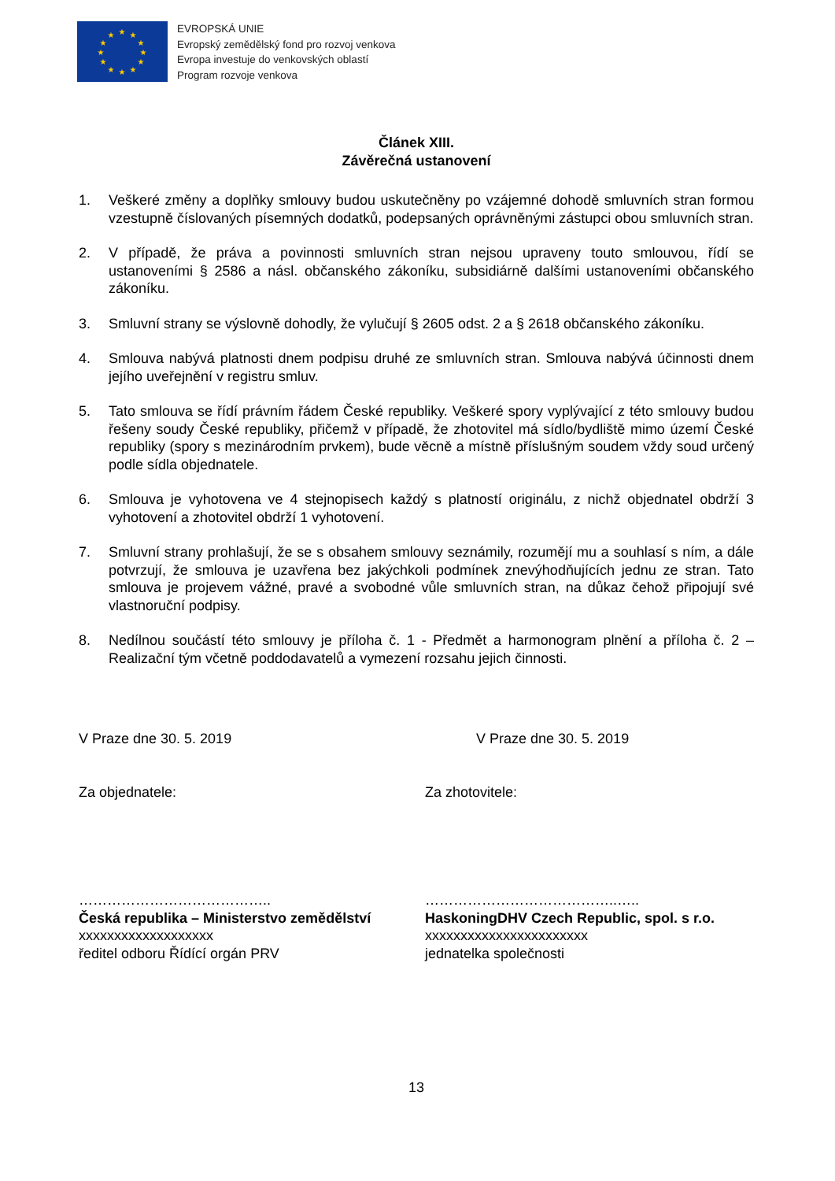★
★
★
★
★
★
★
★
★
★
★
★
EVROPSKÁ UNIE
Evropský zemědělský fond pro rozvoj venkova
Evropa investuje do venkovských oblastí
Program rozvoje venkova
Článek XIII.
Závěrečná ustanovení
1. Veškeré změny a doplňky smlouvy budou uskutečněny po vzájemné dohodě smluvních stran formou vzestupně číslovaných písemných dodatků, podepsaných oprávněnými zástupci obou smluvních stran.
2. V případě, že práva a povinnosti smluvních stran nejsou upraveny touto smlouvou, řídí se ustanoveními § 2586 a násl. občanského zákoníku, subsidiárně dalšími ustanoveními občanského zákoníku.
3. Smluvní strany se výslovně dohodly, že vylučují § 2605 odst. 2 a § 2618 občanského zákoníku.
4. Smlouva nabývá platnosti dnem podpisu druhé ze smluvních stran. Smlouva nabývá účinnosti dnem jejího uveřejnění v registru smluv.
5. Tato smlouva se řídí právním řádem České republiky. Veškeré spory vyplývající z této smlouvy budou řešeny soudy České republiky, přičemž v případě, že zhotovitel má sídlo/bydliště mimo území České republiky (spory s mezinárodním prvkem), bude věcně a místně příslušným soudem vždy soud určený podle sídla objednatele.
6. Smlouva je vyhotovena ve 4 stejnopisech každý s platností originálu, z nichž objednatel obdrží 3 vyhotovení a zhotovitel obdrží 1 vyhotovení.
7. Smluvní strany prohlašují, že se s obsahem smlouvy seznámily, rozumějí mu a souhlasí s ním, a dále potvrzují, že smlouva je uzavřena bez jakýchkoli podmínek znevýhodňujících jednu ze stran. Tato smlouva je projevem vážné, pravé a svobodné vůle smluvních stran, na důkaz čehož připojují své vlastnoruční podpisy.
8. Nedílnou součástí této smlouvy je příloha č. 1 - Předmět a harmonogram plnění a příloha č. 2 – Realizační tým včetně poddodavatelů a vymezení rozsahu jejich činnosti.
V Praze dne 30. 5. 2019 V Praze dne 30. 5. 2019
Za objednatele: Za zhotovitele:
…………………………………..
Česká republika – Ministerstvo zemědělství
xxxxxxxxxxxxxxxxxxx
ředitel odboru Řídící orgán PRV
…………………………………..…..
HaskoningDHV Czech Republic, spol. s r.o.
xxxxxxxxxxxxxxxxxxxxxxx
jednatelka společnosti
13